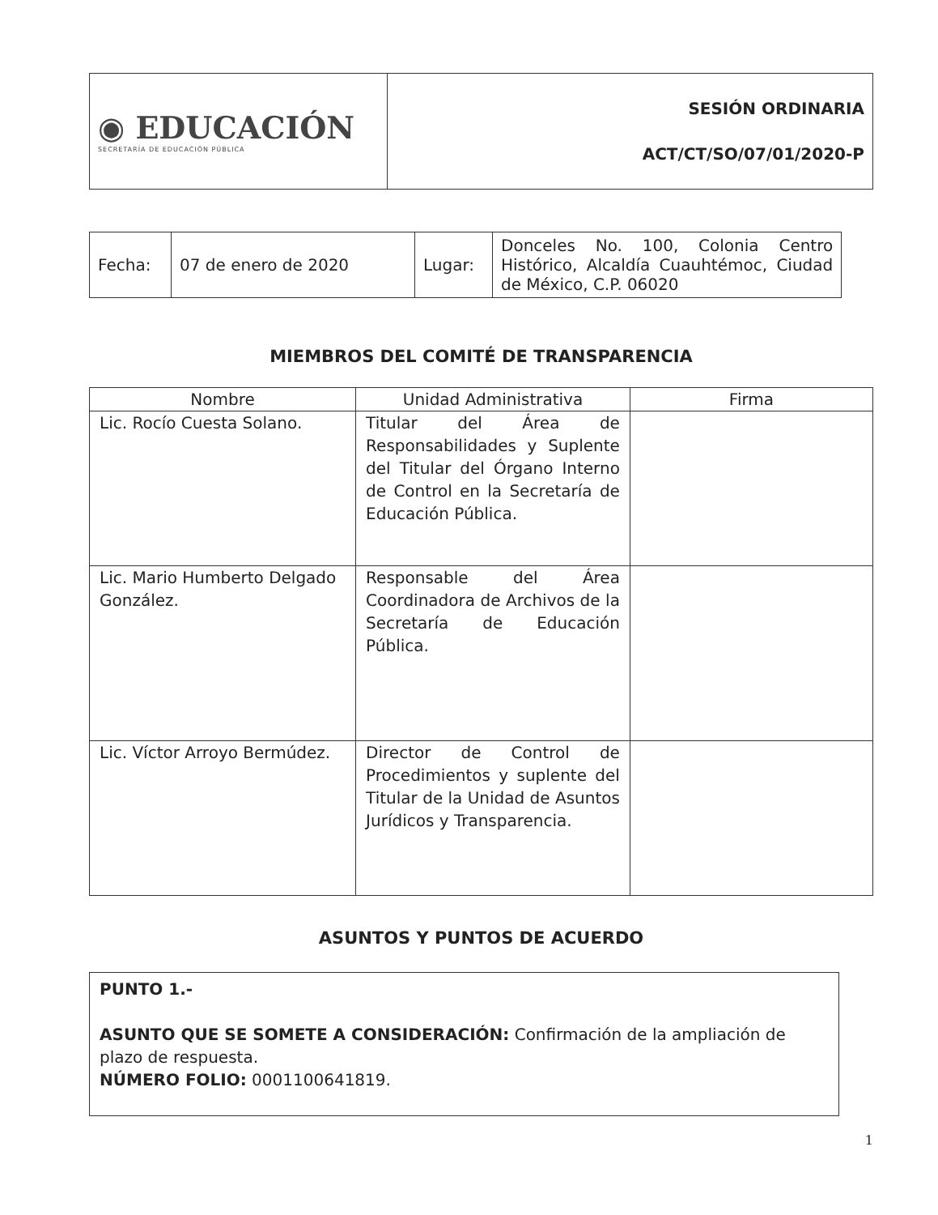| ◉ EDUCACIÓN SECRETARÍA DE EDUCACIÓN PÚBLICA | SESIÓN ORDINARIA ACT/CT/SO/07/01/2020-P |
| Fecha: | 07 de enero de 2020 | Lugar: | Donceles No. 100, Colonia Centro Histórico, Alcaldía Cuauhtémoc, Ciudad de México, C.P. 06020 |
MIEMBROS DEL COMITÉ DE TRANSPARENCIA
| Nombre | Unidad Administrativa | Firma |
| --- | --- | --- |
| Lic. Rocío Cuesta Solano. | Titular del Área de Responsabilidades y Suplente del Titular del Órgano Interno de Control en la Secretaría de Educación Pública. | |
| Lic. Mario Humberto Delgado González. | Responsable del Área Coordinadora de Archivos de la Secretaría de Educación Pública. | |
| Lic. Víctor Arroyo Bermúdez. | Director de Control de Procedimientos y suplente del Titular de la Unidad de Asuntos Jurídicos y Transparencia. | |
ASUNTOS Y PUNTOS DE ACUERDO
PUNTO 1.-
ASUNTO QUE SE SOMETE A CONSIDERACIÓN: Confirmación de la ampliación de plazo de respuesta.
NÚMERO FOLIO: 0001100641819.
1